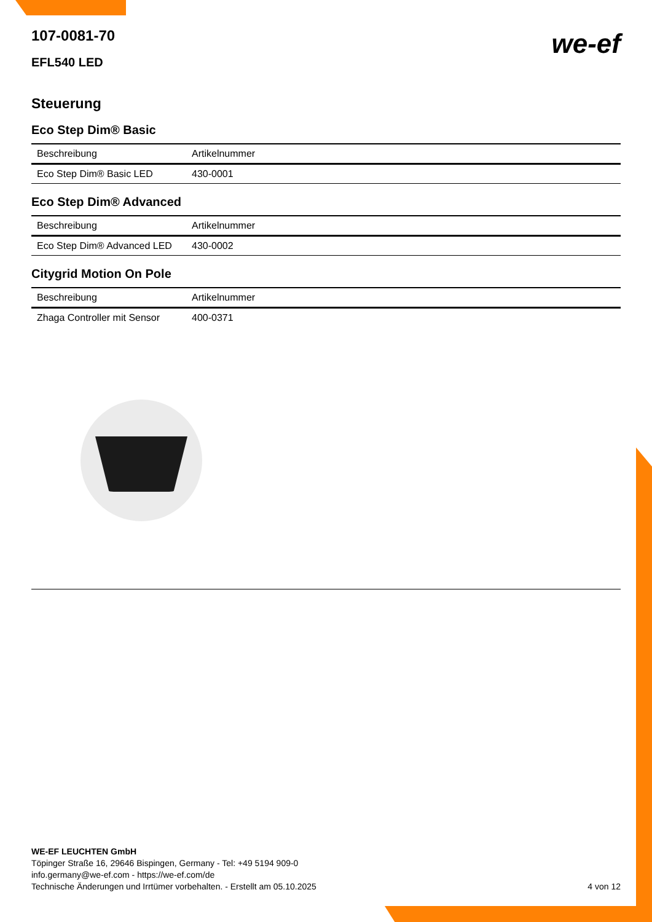we-ef
107-0081-70
EFL540 LED
Steuerung
Eco Step Dim® Basic
| Beschreibung | Artikelnummer |
| --- | --- |
| Eco Step Dim® Basic LED | 430-0001 |
Eco Step Dim® Advanced
| Beschreibung | Artikelnummer |
| --- | --- |
| Eco Step Dim® Advanced LED | 430-0002 |
Citygrid Motion On Pole
| Beschreibung | Artikelnummer |
| --- | --- |
| Zhaga Controller mit Sensor | 400-0371 |
WE-EF LEUCHTEN GmbH
Töpinger Straße 16, 29646 Bispingen, Germany - Tel: +49 5194 909-0
info.germany@we-ef.com - https://we-ef.com/de
Technische Änderungen und Irrtümer vorbehalten. - Erstellt am 05.10.2025
4 von 12